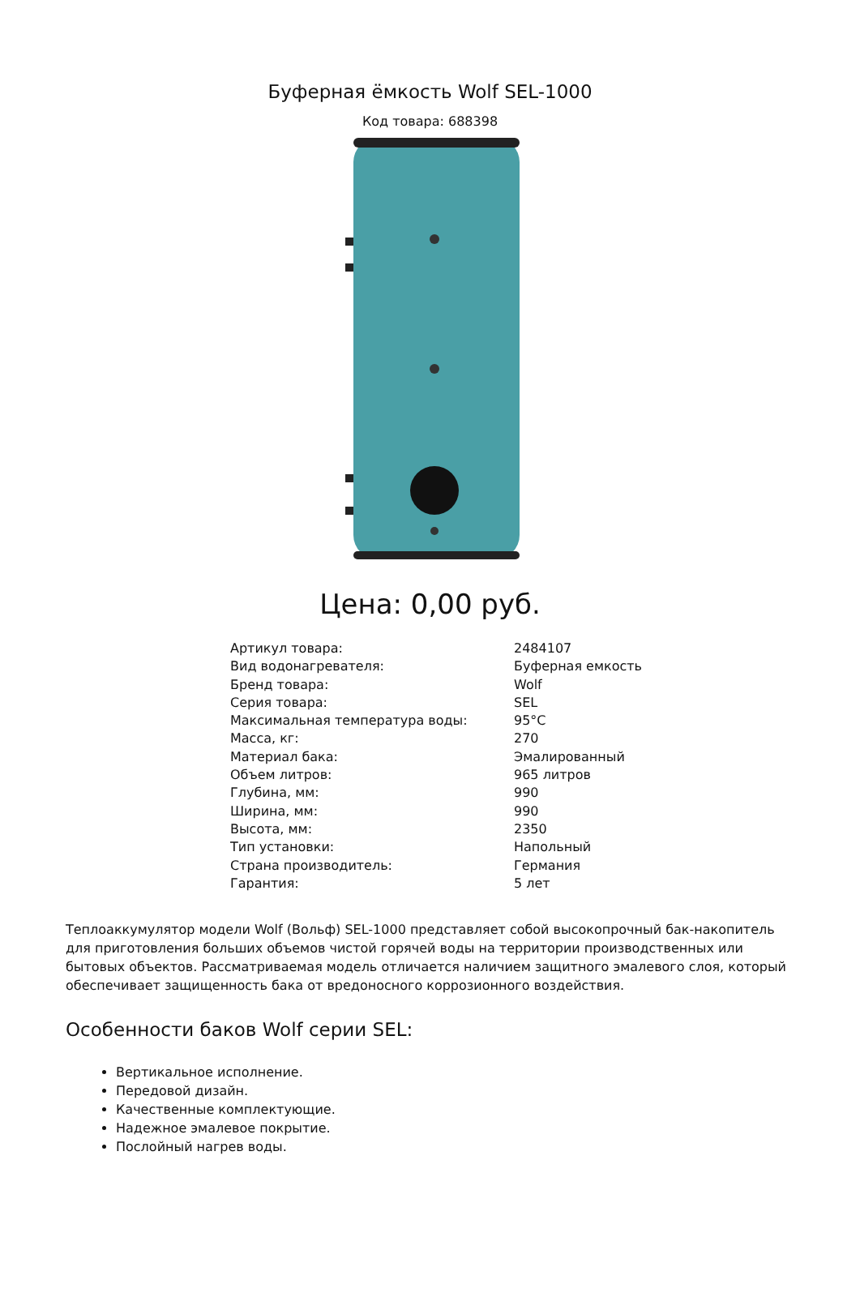Буферная ёмкость Wolf SEL-1000
Код товара: 688398
Цена: 0,00 руб.
| Артикул товара: | 2484107 |
| Вид водонагревателя: | Буферная емкость |
| Бренд товара: | Wolf |
| Серия товара: | SEL |
| Максимальная температура воды: | 95°C |
| Масса, кг: | 270 |
| Материал бака: | Эмалированный |
| Объем литров: | 965 литров |
| Глубина, мм: | 990 |
| Ширина, мм: | 990 |
| Высота, мм: | 2350 |
| Тип установки: | Напольный |
| Страна производитель: | Германия |
| Гарантия: | 5 лет |
Теплоаккумулятор модели Wolf (Вольф) SEL-1000 представляет собой высокопрочный бак-накопитель для приготовления больших объемов чистой горячей воды на территории производственных или бытовых объектов. Рассматриваемая модель отличается наличием защитного эмалевого слоя, который обеспечивает защищенность бака от вредоносного коррозионного воздействия.
Особенности баков Wolf серии SEL:
Вертикальное исполнение.
Передовой дизайн.
Качественные комплектующие.
Надежное эмалевое покрытие.
Послойный нагрев воды.